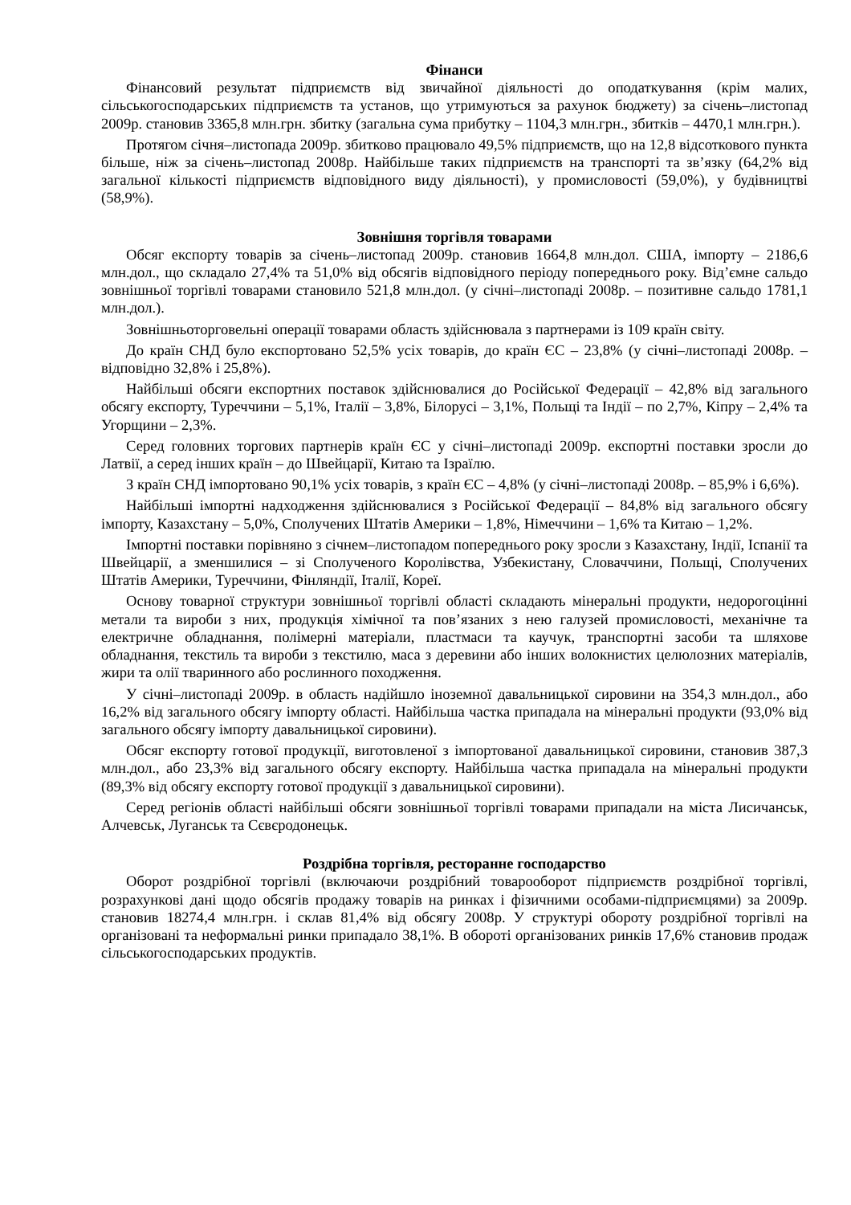Фінанси
Фінансовий результат підприємств від звичайної діяльності до оподаткування (крім малих, сільськогосподарських підприємств та установ, що утримуються за рахунок бюджету) за січень–листопад 2009р. становив 3365,8 млн.грн. збитку (загальна сума прибутку – 1104,3 млн.грн., збитків – 4470,1 млн.грн.).
Протягом січня–листопада 2009р. збитково працювало 49,5% підприємств, що на 12,8 відсоткового пункта більше, ніж за січень–листопад 2008р. Найбільше таких підприємств на транспорті та зв’язку (64,2% від загальної кількості підприємств відповідного виду діяльності), у промисловості (59,0%), у будівництві (58,9%).
Зовнішня торгівля товарами
Обсяг експорту товарів за січень–листопад 2009р. становив 1664,8 млн.дол. США, імпорту – 2186,6 млн.дол., що складало 27,4% та 51,0% від обсягів відповідного періоду попереднього року. Від’ємне сальдо зовнішньої торгівлі товарами становило 521,8 млн.дол. (у січні–листопаді 2008р. – позитивне сальдо 1781,1 млн.дол.).
Зовнішньоторговельні операції товарами область здійснювала з партнерами із 109 країн світу.
До країн СНД було експортовано 52,5% усіх товарів, до країн ЄС – 23,8% (у січні–листопаді 2008р. – відповідно 32,8% і 25,8%).
Найбільші обсяги експортних поставок здійснювалися до Російської Федерації – 42,8% від загального обсягу експорту, Туреччини – 5,1%, Італії – 3,8%, Білорусі – 3,1%, Польщі та Індії – по 2,7%, Кіпру – 2,4% та Угорщини – 2,3%.
Серед головних торгових партнерів країн ЄС у січні–листопаді 2009р. експортні поставки зросли до Латвії, а серед інших країн – до Швейцарії, Китаю та Ізраїлю.
З країн СНД імпортовано 90,1% усіх товарів, з країн ЄС – 4,8% (у січні–листопаді 2008р. – 85,9% і 6,6%).
Найбільші імпортні надходження здійснювалися з Російської Федерації – 84,8% від загального обсягу імпорту, Казахстану – 5,0%, Сполучених Штатів Америки – 1,8%, Німеччини – 1,6% та Китаю – 1,2%.
Імпортні поставки порівняно з січнем–листопадом попереднього року зросли з Казахстану, Індії, Іспанії та Швейцарії, а зменшилися – зі Сполученого Королівства, Узбекистану, Словаччини, Польщі, Сполучених Штатів Америки, Туреччини, Фінляндії, Італії, Кореї.
Основу товарної структури зовнішньої торгівлі області складають мінеральні продукти, недорогоцінні метали та вироби з них, продукція хімічної та пов’язаних з нею галузей промисловості, механічне та електричне обладнання, полімерні матеріали, пластмаси та каучук, транспортні засоби та шляхове обладнання, текстиль та вироби з текстилю, маса з деревини або інших волокнистих целюлозних матеріалів, жири та олії тваринного або рослинного походження.
У січні–листопаді 2009р. в область надійшло іноземної давальницької сировини на 354,3 млн.дол., або 16,2% від загального обсягу імпорту області. Найбільша частка припадала на мінеральні продукти (93,0% від загального обсягу імпорту давальницької сировини).
Обсяг експорту готової продукції, виготовленої з імпортованої давальницької сировини, становив 387,3 млн.дол., або 23,3% від загального обсягу експорту. Найбільша частка припадала на мінеральні продукти (89,3% від обсягу експорту готової продукції з давальницької сировини).
Серед регіонів області найбільші обсяги зовнішньої торгівлі товарами припадали на міста Лисичанськ, Алчевськ, Луганськ та Сєвєродонецьк.
Роздрібна торгівля, ресторанне господарство
Оборот роздрібної торгівлі (включаючи роздрібний товарооборот підприємств роздрібної торгівлі, розрахункові дані щодо обсягів продажу товарів на ринках і фізичними особами-підприємцями) за 2009р. становив 18274,4 млн.грн. і склав 81,4% від обсягу 2008р. У структурі обороту роздрібної торгівлі на організовані та неформальні ринки припадало 38,1%. В обороті організованих ринків 17,6% становив продаж сільськогосподарських продуктів.